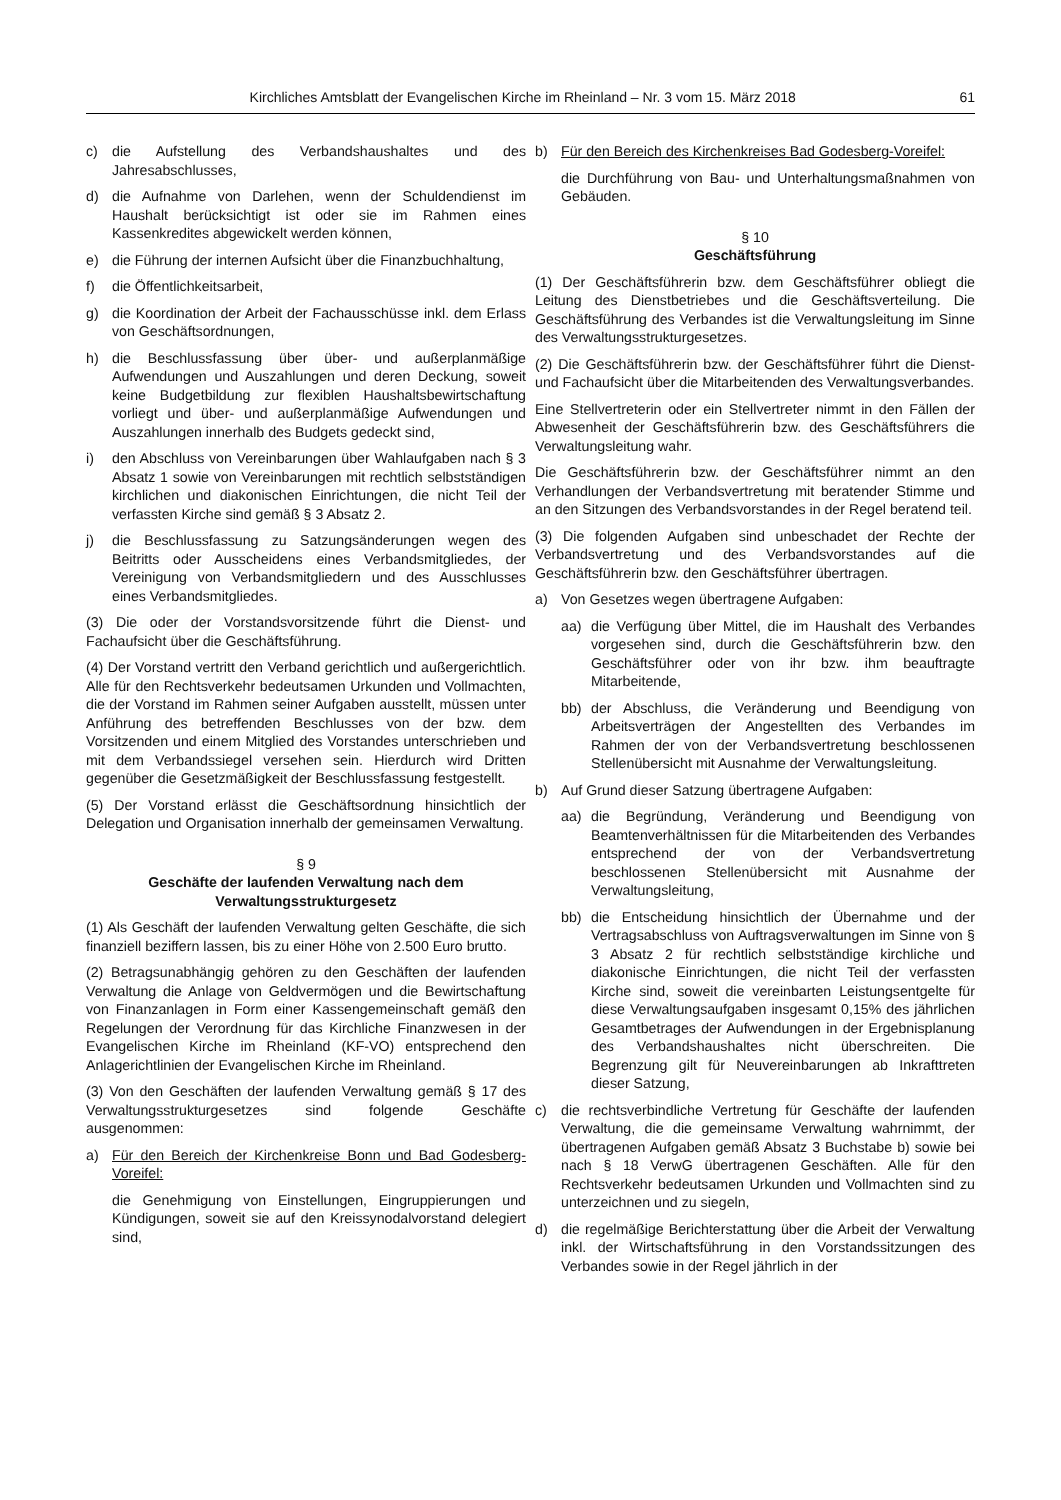Kirchliches Amtsblatt der Evangelischen Kirche im Rheinland – Nr. 3 vom 15. März 2018 61
c) die Aufstellung des Verbandshaushaltes und des Jahresabschlusses,
d) die Aufnahme von Darlehen, wenn der Schuldendienst im Haushalt berücksichtigt ist oder sie im Rahmen eines Kassenkredites abgewickelt werden können,
e) die Führung der internen Aufsicht über die Finanzbuchhaltung,
f) die Öffentlichkeitsarbeit,
g) die Koordination der Arbeit der Fachausschüsse inkl. dem Erlass von Geschäftsordnungen,
h) die Beschlussfassung über über- und außerplanmäßige Aufwendungen und Auszahlungen und deren Deckung, soweit keine Budgetbildung zur flexiblen Haushaltsbewirtschaftung vorliegt und über- und außerplanmäßige Aufwendungen und Auszahlungen innerhalb des Budgets gedeckt sind,
i) den Abschluss von Vereinbarungen über Wahlaufgaben nach § 3 Absatz 1 sowie von Vereinbarungen mit rechtlich selbstständigen kirchlichen und diakonischen Einrichtungen, die nicht Teil der verfassten Kirche sind gemäß § 3 Absatz 2.
j) die Beschlussfassung zu Satzungsänderungen wegen des Beitritts oder Ausscheidens eines Verbandsmitgliedes, der Vereinigung von Verbandsmitgliedern und des Ausschlusses eines Verbandsmitgliedes.
(3) Die oder der Vorstandsvorsitzende führt die Dienst- und Fachaufsicht über die Geschäftsführung.
(4) Der Vorstand vertritt den Verband gerichtlich und außergerichtlich. Alle für den Rechtsverkehr bedeutsamen Urkunden und Vollmachten, die der Vorstand im Rahmen seiner Aufgaben ausstellt, müssen unter Anführung des betreffenden Beschlusses von der bzw. dem Vorsitzenden und einem Mitglied des Vorstandes unterschrieben und mit dem Verbandssiegel versehen sein. Hierdurch wird Dritten gegenüber die Gesetzmäßigkeit der Beschlussfassung festgestellt.
(5) Der Vorstand erlässt die Geschäftsordnung hinsichtlich der Delegation und Organisation innerhalb der gemeinsamen Verwaltung.
§ 9
Geschäfte der laufenden Verwaltung nach dem Verwaltungsstrukturgesetz
(1) Als Geschäft der laufenden Verwaltung gelten Geschäfte, die sich finanziell beziffern lassen, bis zu einer Höhe von 2.500 Euro brutto.
(2) Betragsunabhängig gehören zu den Geschäften der laufenden Verwaltung die Anlage von Geldvermögen und die Bewirtschaftung von Finanzanlagen in Form einer Kassengemeinschaft gemäß den Regelungen der Verordnung für das Kirchliche Finanzwesen in der Evangelischen Kirche im Rheinland (KF-VO) entsprechend den Anlagerichtlinien der Evangelischen Kirche im Rheinland.
(3) Von den Geschäften der laufenden Verwaltung gemäß § 17 des Verwaltungsstrukturgesetzes sind folgende Geschäfte ausgenommen:
a) Für den Bereich der Kirchenkreise Bonn und Bad Godesberg-Voreifel:
die Genehmigung von Einstellungen, Eingruppierungen und Kündigungen, soweit sie auf den Kreissynodalvorstand delegiert sind,
b) Für den Bereich des Kirchenkreises Bad Godesberg-Voreifel:
die Durchführung von Bau- und Unterhaltungsmaßnahmen von Gebäuden.
§ 10
Geschäftsführung
(1) Der Geschäftsführerin bzw. dem Geschäftsführer obliegt die Leitung des Dienstbetriebes und die Geschäftsverteilung. Die Geschäftsführung des Verbandes ist die Verwaltungsleitung im Sinne des Verwaltungsstrukturgesetzes.
(2) Die Geschäftsführerin bzw. der Geschäftsführer führt die Dienst- und Fachaufsicht über die Mitarbeitenden des Verwaltungsverbandes.
Eine Stellvertreterin oder ein Stellvertreter nimmt in den Fällen der Abwesenheit der Geschäftsführerin bzw. des Geschäftsführers die Verwaltungsleitung wahr.
Die Geschäftsführerin bzw. der Geschäftsführer nimmt an den Verhandlungen der Verbandsvertretung mit beratender Stimme und an den Sitzungen des Verbandsvorstandes in der Regel beratend teil.
(3) Die folgenden Aufgaben sind unbeschadet der Rechte der Verbandsvertretung und des Verbandsvorstandes auf die Geschäftsführerin bzw. den Geschäftsführer übertragen.
a) Von Gesetzes wegen übertragene Aufgaben:
aa) die Verfügung über Mittel, die im Haushalt des Verbandes vorgesehen sind, durch die Geschäftsführerin bzw. den Geschäftsführer oder von ihr bzw. ihm beauftragte Mitarbeitende,
bb) der Abschluss, die Veränderung und Beendigung von Arbeitsverträgen der Angestellten des Verbandes im Rahmen der von der Verbandsvertretung beschlossenen Stellenübersicht mit Ausnahme der Verwaltungsleitung.
b) Auf Grund dieser Satzung übertragene Aufgaben:
aa) die Begründung, Veränderung und Beendigung von Beamtenverhältnissen für die Mitarbeitenden des Verbandes entsprechend der von der Verbandsvertretung beschlossenen Stellenübersicht mit Ausnahme der Verwaltungsleitung,
bb) die Entscheidung hinsichtlich der Übernahme und der Vertragsabschluss von Auftragsverwaltungen im Sinne von § 3 Absatz 2 für rechtlich selbstständige kirchliche und diakonische Einrichtungen, die nicht Teil der verfassten Kirche sind, soweit die vereinbarten Leistungsentgelte für diese Verwaltungsaufgaben insgesamt 0,15% des jährlichen Gesamtbetrages der Aufwendungen in der Ergebnisplanung des Verbandshaushaltes nicht überschreiten. Die Begrenzung gilt für Neuvereinbarungen ab Inkrafttreten dieser Satzung,
c) die rechtsverbindliche Vertretung für Geschäfte der laufenden Verwaltung, die die gemeinsame Verwaltung wahrnimmt, der übertragenen Aufgaben gemäß Absatz 3 Buchstabe b) sowie bei nach § 18 VerwG übertragenen Geschäften. Alle für den Rechtsverkehr bedeutsamen Urkunden und Vollmachten sind zu unterzeichnen und zu siegeln,
d) die regelmäßige Berichterstattung über die Arbeit der Verwaltung inkl. der Wirtschaftsführung in den Vorstandssitzungen des Verbandes sowie in der Regel jährlich in der